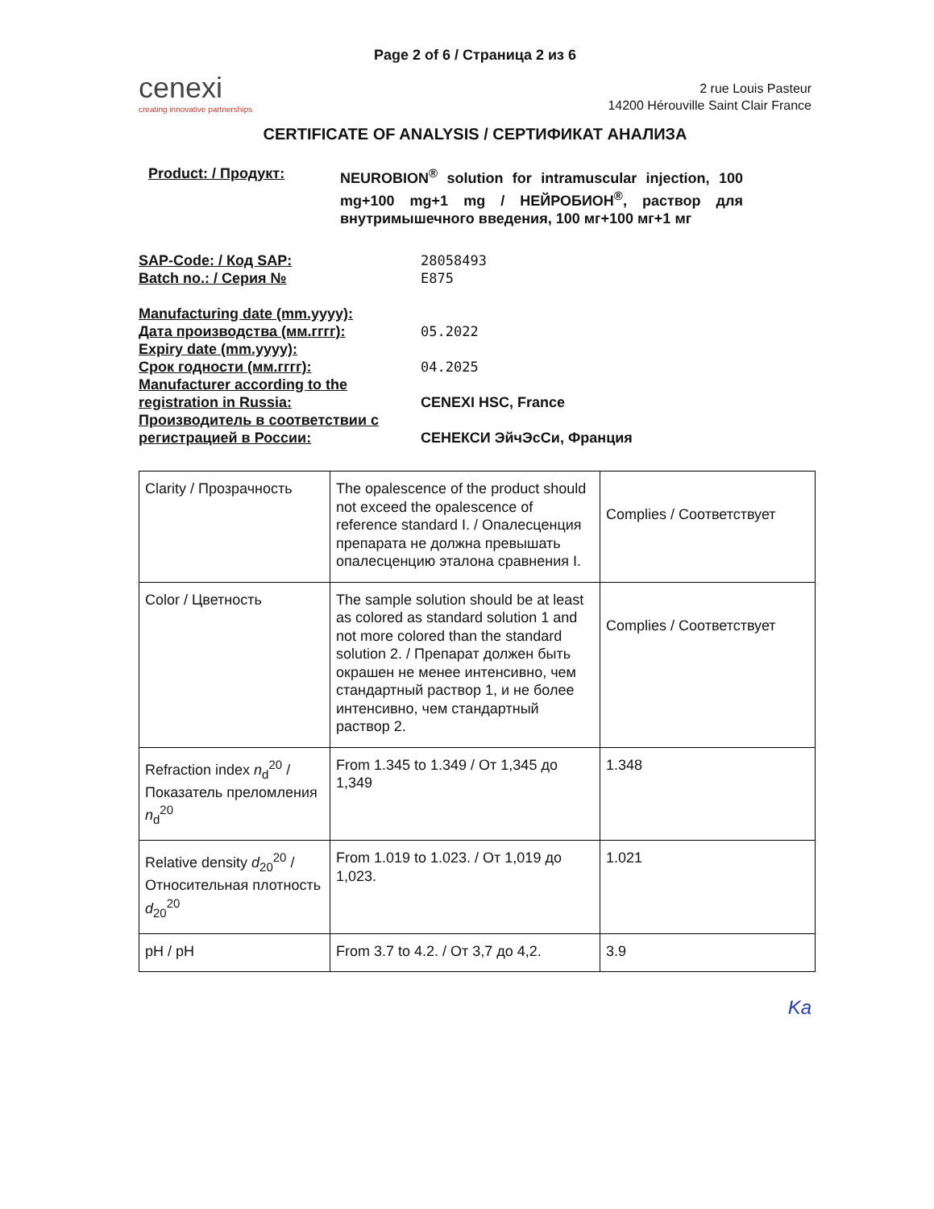Page 2 of 6 / Страница 2 из 6
cenexi
creating innovative partnerships
2 rue Louis Pasteur
14200 Hérouville Saint Clair France
CERTIFICATE OF ANALYSIS / СЕРТИФИКАТ АНАЛИЗА
Product: / Продукт: NEUROBION<sup>®</sup> solution for intramuscular injection, 100 mg+100 mg+1 mg / НЕЙРОБИОН<sup>®</sup>, раствор для внутримышечного введения, 100 мг+100 мг+1 мг
SAP-Code: / Код SAP: 28058493
Batch no.: / Серия № E875
Manufacturing date (mm.yyyy):
Дата производства (мм.гггг): 05.2022
Expiry date (mm.yyyy):
Срок годности (мм.гггг): 04.2025
Manufacturer according to the registration in Russia:
CENEXI HSC, France
Производитель в соответствии с регистрацией в России:
СЕНЕКСИ ЭйчЭсСи, Франция
| Clarity / Прозрачность | The opalescence of the product should not exceed the opalescence of reference standard I. / Опалесценция препарата не должна превышать опалесценцию эталона сравнения I. | Complies / Соответствует |
| Color / Цветность | The sample solution should be at least as colored as standard solution 1 and not more colored than the standard solution 2. / Препарат должен быть окрашен не менее интенсивно, чем стандартный раствор 1, и не более интенсивно, чем стандартный раствор 2. | Complies / Соответствует |
| Refraction index n<sub>d</sub><sup>20</sup> / Показатель преломления n<sub>d</sub><sup>20</sup> | From 1.345 to 1.349 / От 1,345 до 1,349 | 1.348 |
| Relative density d<sub>20</sub><sup>20</sup> / Относительная плотность d<sub>20</sub><sup>20</sup> | From 1.019 to 1.023. / От 1,019 до 1,023. | 1.021 |
| pH / pH | From 3.7 to 4.2. / От 3,7 до 4,2. | 3.9 |
Ka